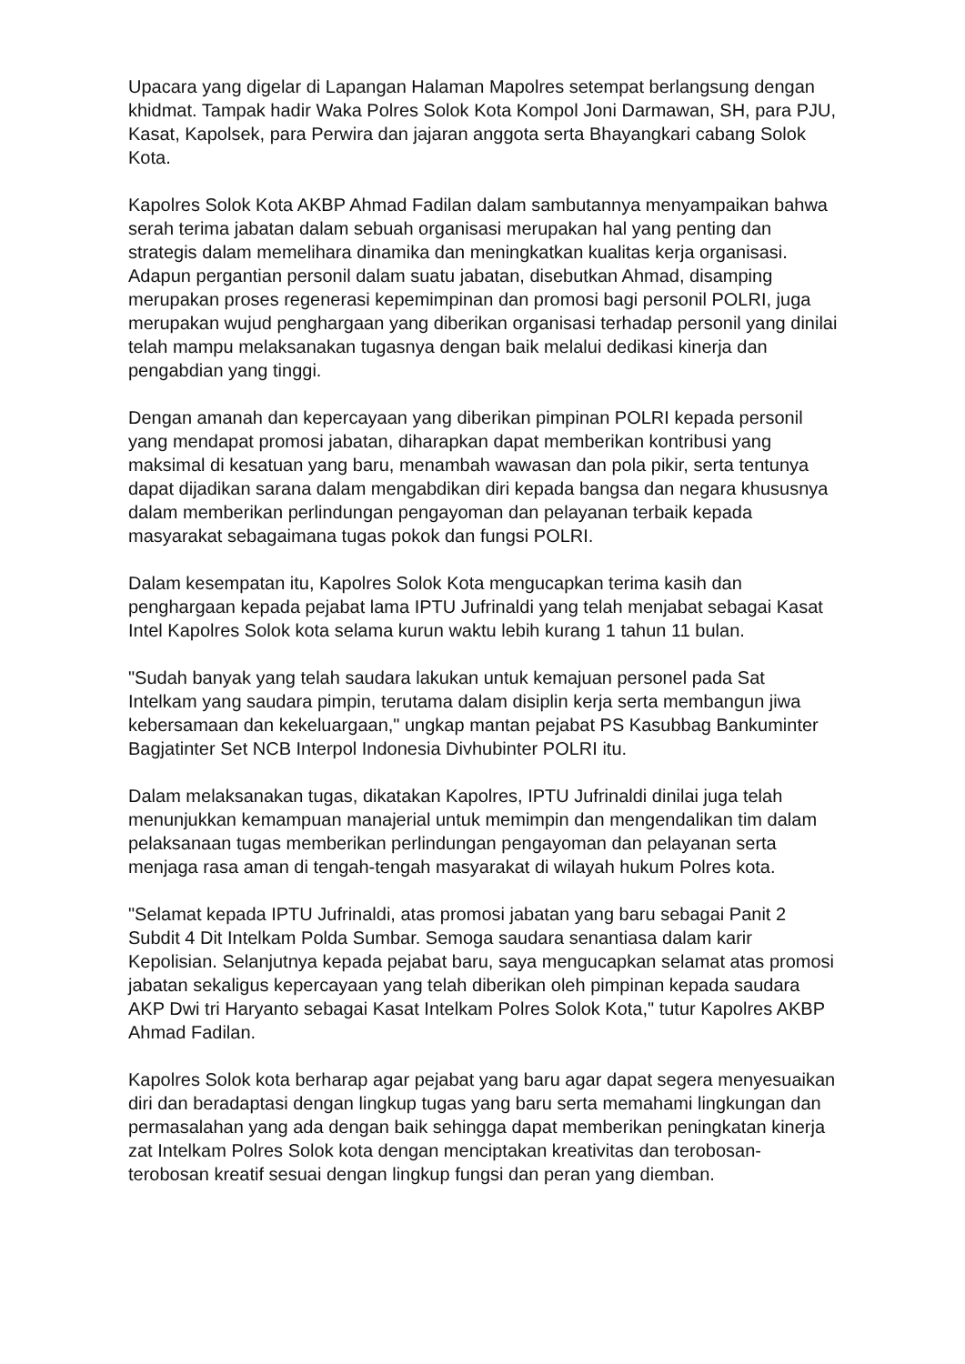Upacara yang digelar di Lapangan Halaman Mapolres setempat berlangsung dengan khidmat. Tampak hadir Waka Polres Solok Kota Kompol Joni Darmawan, SH, para PJU, Kasat, Kapolsek, para Perwira dan jajaran anggota serta Bhayangkari cabang Solok Kota.
Kapolres Solok Kota AKBP Ahmad Fadilan dalam sambutannya menyampaikan bahwa serah terima jabatan dalam sebuah organisasi merupakan hal yang penting dan strategis dalam memelihara dinamika dan meningkatkan kualitas kerja organisasi. Adapun pergantian personil dalam suatu jabatan, disebutkan Ahmad, disamping merupakan proses regenerasi kepemimpinan dan promosi bagi personil POLRI, juga merupakan wujud penghargaan yang diberikan organisasi terhadap personil yang dinilai telah mampu melaksanakan tugasnya dengan baik melalui dedikasi kinerja dan pengabdian yang tinggi.
Dengan amanah dan kepercayaan yang diberikan pimpinan POLRI kepada personil yang mendapat promosi jabatan, diharapkan dapat memberikan kontribusi yang maksimal di kesatuan yang baru, menambah wawasan dan pola pikir, serta tentunya dapat dijadikan sarana dalam mengabdikan diri kepada bangsa dan negara khususnya dalam memberikan perlindungan pengayoman dan pelayanan terbaik kepada masyarakat sebagaimana tugas pokok dan fungsi POLRI.
Dalam kesempatan itu, Kapolres Solok Kota mengucapkan terima kasih dan penghargaan kepada pejabat lama IPTU Jufrinaldi yang telah menjabat sebagai Kasat Intel Kapolres Solok kota selama kurun waktu lebih kurang 1 tahun 11 bulan.
"Sudah banyak yang telah saudara lakukan untuk kemajuan personel pada Sat Intelkam yang saudara pimpin, terutama dalam disiplin kerja serta membangun jiwa kebersamaan dan kekeluargaan," ungkap mantan pejabat PS Kasubbag Bankuminter Bagjatinter Set NCB Interpol Indonesia Divhubinter POLRI itu.
Dalam melaksanakan tugas, dikatakan Kapolres, IPTU Jufrinaldi dinilai juga telah menunjukkan kemampuan manajerial untuk memimpin dan mengendalikan tim dalam pelaksanaan tugas memberikan perlindungan pengayoman dan pelayanan serta menjaga rasa aman di tengah-tengah masyarakat di wilayah hukum Polres kota.
"Selamat kepada IPTU Jufrinaldi, atas promosi jabatan yang baru sebagai Panit 2 Subdit 4 Dit Intelkam Polda Sumbar. Semoga saudara senantiasa dalam karir Kepolisian. Selanjutnya kepada pejabat baru, saya mengucapkan selamat atas promosi jabatan sekaligus kepercayaan yang telah diberikan oleh pimpinan kepada saudara AKP Dwi tri Haryanto sebagai Kasat Intelkam Polres Solok Kota," tutur Kapolres AKBP Ahmad Fadilan.
Kapolres Solok kota berharap agar pejabat yang baru agar dapat segera menyesuaikan diri dan beradaptasi dengan lingkup tugas yang baru serta memahami lingkungan dan permasalahan yang ada dengan baik sehingga dapat memberikan peningkatan kinerja zat Intelkam Polres Solok kota dengan menciptakan kreativitas dan terobosan-terobosan kreatif sesuai dengan lingkup fungsi dan peran yang diemban.